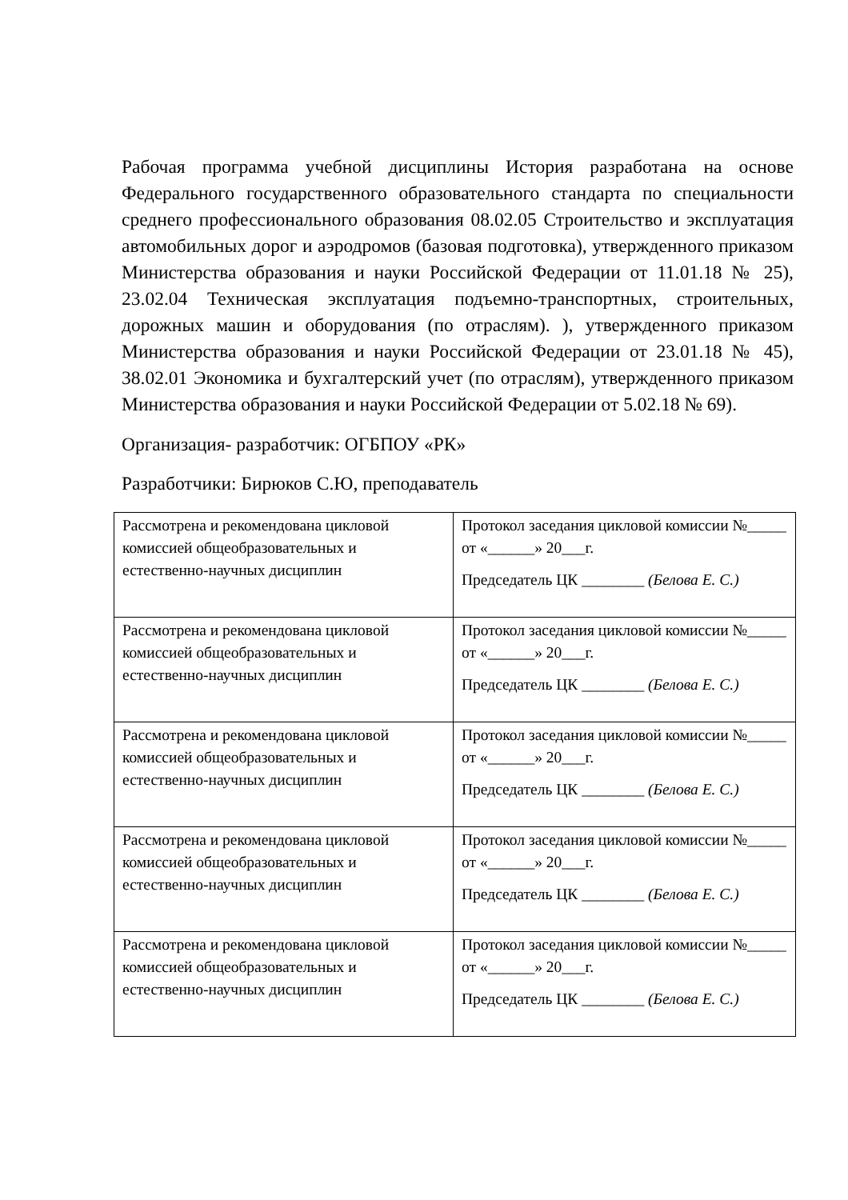Рабочая программа учебной дисциплины История разработана на основе Федерального государственного образовательного стандарта по специальности среднего профессионального образования 08.02.05 Строительство и эксплуатация автомобильных дорог и аэродромов (базовая подготовка), утвержденного приказом Министерства образования и науки Российской Федерации от 11.01.18 № 25), 23.02.04 Техническая эксплуатация подъемно-транспортных, строительных, дорожных машин и оборудования (по отраслям). ), утвержденного приказом Министерства образования и науки Российской Федерации от 23.01.18 № 45), 38.02.01 Экономика и бухгалтерский учет (по отраслям), утвержденного приказом Министерства образования и науки Российской Федерации от 5.02.18 № 69).
Организация- разработчик: ОГБПОУ «РК»
Разработчики: Бирюков С.Ю, преподаватель
| Рассмотрена и рекомендована цикловой комиссией общеобразовательных и естественно-научных дисциплин | Протокол заседания цикловой комиссии №_____ от «______» 20___г. Председатель ЦК ________ (Белова Е. С.) |
| Рассмотрена и рекомендована цикловой комиссией общеобразовательных и естественно-научных дисциплин | Протокол заседания цикловой комиссии №_____ от «______» 20___г. Председатель ЦК ________ (Белова Е. С.) |
| Рассмотрена и рекомендована цикловой комиссией общеобразовательных и естественно-научных дисциплин | Протокол заседания цикловой комиссии №_____ от «______» 20___г. Председатель ЦК ________ (Белова Е. С.) |
| Рассмотрена и рекомендована цикловой комиссией общеобразовательных и естественно-научных дисциплин | Протокол заседания цикловой комиссии №_____ от «______» 20___г. Председатель ЦК ________ (Белова Е. С.) |
| Рассмотрена и рекомендована цикловой комиссией общеобразовательных и естественно-научных дисциплин | Протокол заседания цикловой комиссии №_____ от «______» 20___г. Председатель ЦК ________ (Белова Е. С.) |